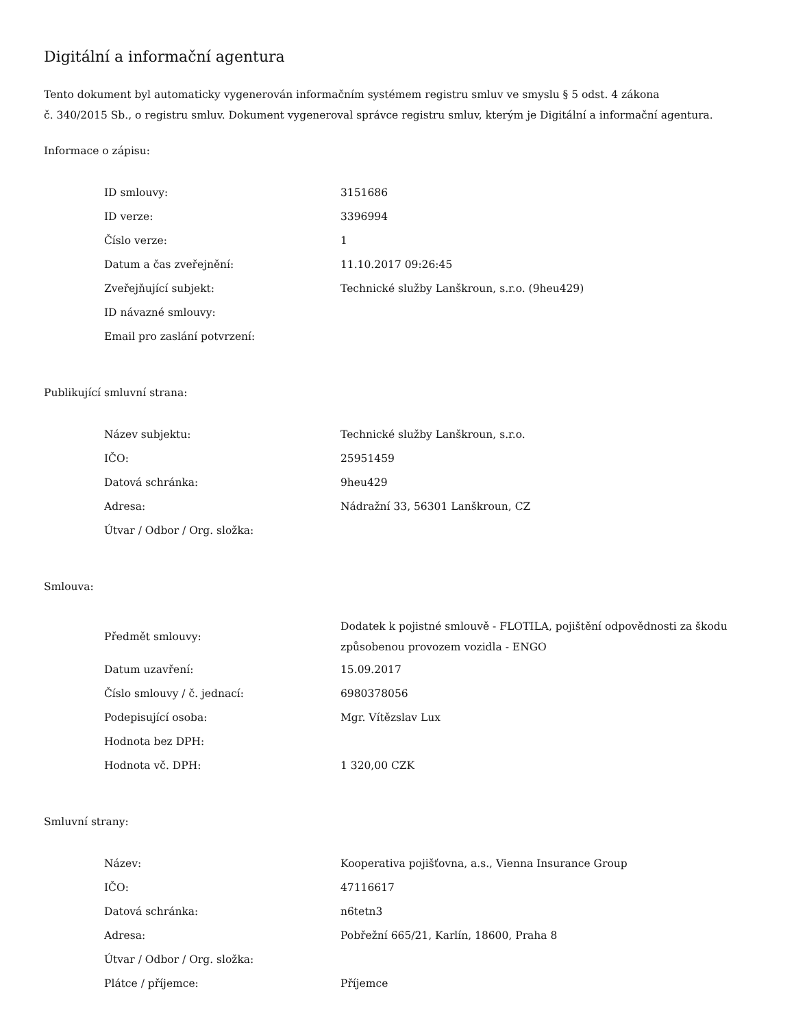Digitální a informační agentura
Tento dokument byl automaticky vygenerován informačním systémem registru smluv ve smyslu § 5 odst. 4 zákona
č. 340/2015 Sb., o registru smluv. Dokument vygeneroval správce registru smluv, kterým je Digitální a informační agentura.
Informace o zápisu:
| ID smlouvy: | 3151686 |
| ID verze: | 3396994 |
| Číslo verze: | 1 |
| Datum a čas zveřejnění: | 11.10.2017 09:26:45 |
| Zveřejňující subjekt: | Technické služby Lanškroun, s.r.o. (9heu429) |
| ID návazné smlouvy: | |
| Email pro zaslání potvrzení: | |
Publikující smluvní strana:
| Název subjektu: | Technické služby Lanškroun, s.r.o. |
| IČO: | 25951459 |
| Datová schránka: | 9heu429 |
| Adresa: | Nádražní 33, 56301 Lanškroun, CZ |
| Útvar / Odbor / Org. složka: | |
Smlouva:
| Předmět smlouvy: | Dodatek k pojistné smlouvě - FLOTILA, pojištění odpovědnosti za škodu způsobenou provozem vozidla - ENGO |
| Datum uzavření: | 15.09.2017 |
| Číslo smlouvy / č. jednací: | 6980378056 |
| Podepisující osoba: | Mgr. Vítězslav Lux |
| Hodnota bez DPH: | |
| Hodnota vč. DPH: | 1 320,00 CZK |
Smluvní strany:
| Název: | Kooperativa pojišťovna, a.s., Vienna Insurance Group |
| IČO: | 47116617 |
| Datová schránka: | n6tetn3 |
| Adresa: | Pobřežní 665/21, Karlín, 18600, Praha 8 |
| Útvar / Odbor / Org. složka: | |
| Plátce / příjemce: | Příjemce |